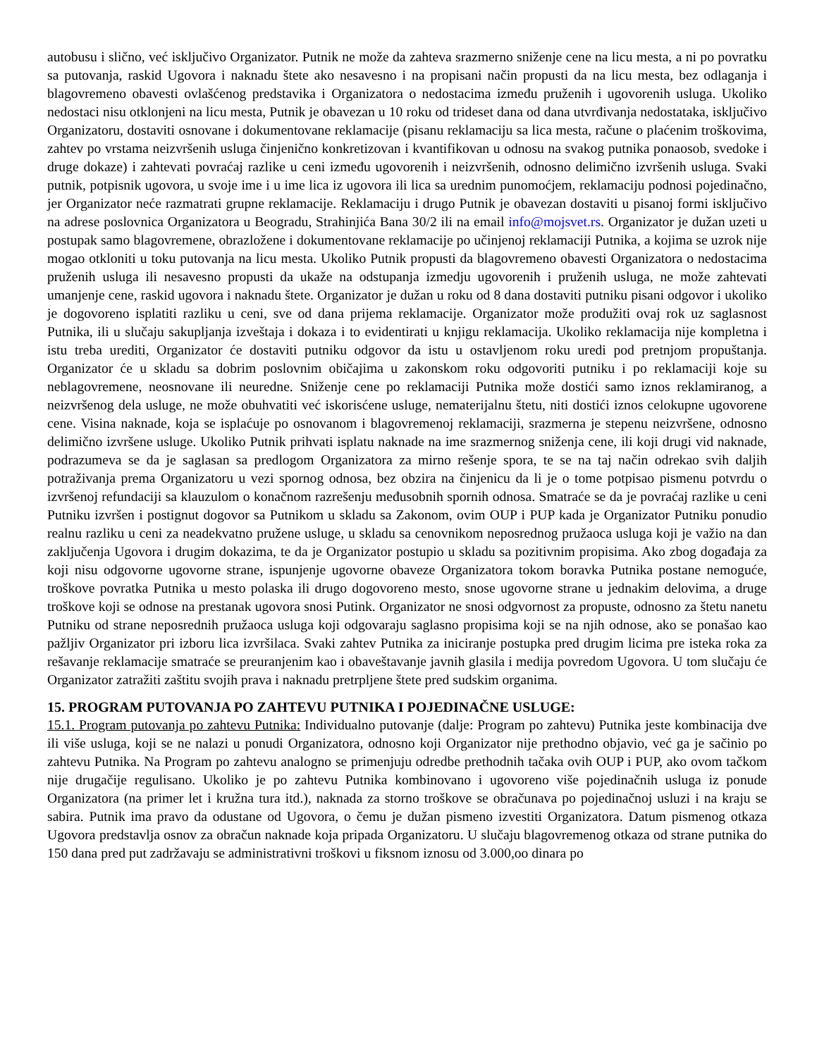autobusu i slično, već isključivo Organizator. Putnik ne može da zahteva srazmerno sniženje cene na licu mesta, a ni po povratku sa putovanja, raskid Ugovora i naknadu štete ako nesavesno i na propisani način propusti da na licu mesta, bez odlaganja i blagovremeno obavesti ovlašćenog predstavika i Organizatora o nedostacima između pruženih i ugovorenih usluga. Ukoliko nedostaci nisu otklonjeni na licu mesta, Putnik je obavezan u 10 roku od trideset dana od dana utvrđivanja nedostataka, isključivo Organizatoru, dostaviti osnovane i dokumentovane reklamacije (pisanu reklamaciju sa lica mesta, račune o plaćenim troškovima, zahtev po vrstama neizvršenih usluga činjenično konkretizovan i kvantifikovan u odnosu na svakog putnika ponaosob, svedoke i druge dokaze) i zahtevati povraćaj razlike u ceni između ugovorenih i neizvršenih, odnosno delimično izvršenih usluga. Svaki putnik, potpisnik ugovora, u svoje ime i u ime lica iz ugovora ili lica sa urednim punomoćjem, reklamaciju podnosi pojedinačno, jer Organizator neće razmatrati grupne reklamacije. Reklamaciju i drugo Putnik je obavezan dostaviti u pisanoj formi isključivo na adrese poslovnica Organizatora u Beogradu, Strahinjića Bana 30/2 ili na email info@mojsvet.rs. Organizator je dužan uzeti u postupak samo blagovremene, obrazložene i dokumentovane reklamacije po učinjenoj reklamaciji Putnika, a kojima se uzrok nije mogao otkloniti u toku putovanja na licu mesta. Ukoliko Putnik propusti da blagovremeno obavesti Organizatora o nedostacima pruženih usluga ili nesavesno propusti da ukaže na odstupanja izmedju ugovorenih i pruženih usluga, ne može zahtevati umanjenje cene, raskid ugovora i naknadu štete. Organizator je dužan u roku od 8 dana dostaviti putniku pisani odgovor i ukoliko je dogovoreno isplatiti razliku u ceni, sve od dana prijema reklamacije. Organizator može produžiti ovaj rok uz saglasnost Putnika, ili u slučaju sakupljanja izveštaja i dokaza i to evidentirati u knjigu reklamacija. Ukoliko reklamacija nije kompletna i istu treba urediti, Organizator će dostaviti putniku odgovor da istu u ostavljenom roku uredi pod pretnjom propuštanja. Organizator će u skladu sa dobrim poslovnim običajima u zakonskom roku odgovoriti putniku i po reklamaciji koje su neblagovremene, neosnovane ili neuredne. Sniženje cene po reklamaciji Putnika može dostići samo iznos reklamiranog, a neizvršenog dela usluge, ne može obuhvatiti već iskorisćene usluge, nematerijalnu štetu, niti dostići iznos celokupne ugovorene cene. Visina naknade, koja se isplaćuje po osnovanom i blagovremenoj reklamaciji, srazmerna je stepenu neizvršene, odnosno delimično izvršene usluge. Ukoliko Putnik prihvati isplatu naknade na ime srazmernog sniženja cene, ili koji drugi vid naknade, podrazumeva se da je saglasan sa predlogom Organizatora za mirno rešenje spora, te se na taj način odrekao svih daljih potraživanja prema Organizatoru u vezi spornog odnosa, bez obzira na činjenicu da li je o tome potpisao pismenu potvrdu o izvršenoj refundaciji sa klauzulom o konačnom razrešenju međusobnih spornih odnosa. Smatraće se da je povraćaj razlike u ceni Putniku izvršen i postignut dogovor sa Putnikom u skladu sa Zakonom, ovim OUP i PUP kada je Organizator Putniku ponudio realnu razliku u ceni za neadekvatno pružene usluge, u skladu sa cenovnikom neposrednog pružaoca usluga koji je važio na dan zaključenja Ugovora i drugim dokazima, te da je Organizator postupio u skladu sa pozitivnim propisima. Ako zbog događaja za koji nisu odgovorne ugovorne strane, ispunjenje ugovorne obaveze Organizatora tokom boravka Putnika postane nemoguće, troškove povratka Putnika u mesto polaska ili drugo dogovoreno mesto, snose ugovorne strane u jednakim delovima, a druge troškove koji se odnose na prestanak ugovora snosi Putink. Organizator ne snosi odgvornost za propuste, odnosno za štetu nanetu Putniku od strane neposrednih pružaoca usluga koji odgovaraju saglasno propisima koji se na njih odnose, ako se ponašao kao pažljiv Organizator pri izboru lica izvršilaca. Svaki zahtev Putnika za iniciranje postupka pred drugim licima pre isteka roka za rešavanje reklamacije smatraće se preuranjenim kao i obaveštavanje javnih glasila i medija povredom Ugovora. U tom slučaju će Organizator zatražiti zaštitu svojih prava i naknadu pretrpljene štete pred sudskim organima.
15. PROGRAM PUTOVANJA PO ZAHTEVU PUTNIKA I POJEDINAČNE USLUGE:
15.1. Program putovanja po zahtevu Putnika: Individualno putovanje (dalje: Program po zahtevu) Putnika jeste kombinacija dve ili više usluga, koji se ne nalazi u ponudi Organizatora, odnosno koji Organizator nije prethodno objavio, već ga je sačinio po zahtevu Putnika. Na Program po zahtevu analogno se primenjuju odredbe prethodnih tačaka ovih OUP i PUP, ako ovom tačkom nije drugačije regulisano. Ukoliko je po zahtevu Putnika kombinovano i ugovoreno više pojedinačnih usluga iz ponude Organizatora (na primer let i kružna tura itd.), naknada za storno troškove se obračunava po pojedinačnoj usluzi i na kraju se sabira. Putnik ima pravo da odustane od Ugovora, o čemu je dužan pismeno izvestiti Organizatora. Datum pismenog otkaza Ugovora predstavlja osnov za obračun naknade koja pripada Organizatoru. U slučaju blagovremenog otkaza od strane putnika do 150 dana pred put zadržavaju se administrativni troškovi u fiksnom iznosu od 3.000,oo dinara po